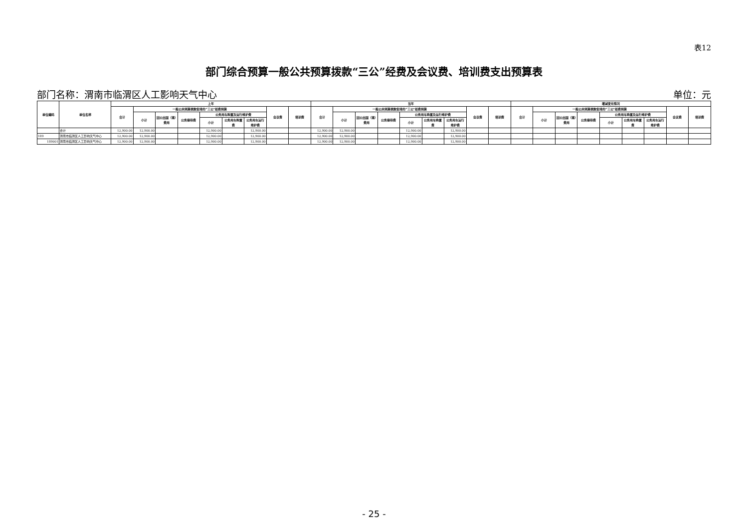表12
部门综合预算一般公共预算拨款“三公”经费及会议费、培训费支出预算表
部门名称：渭南市临渭区人工影响天气中心 单位：元
| 单位编码 | 单位名称 | 上年 | | | | | | | | | 当年 | | | | | | | | | 增减变化情况 | | | | | | | | |
| --- | --- | --- | --- | --- | --- | --- | --- | --- | --- | --- | --- | --- | --- | --- | --- | --- | --- | --- | --- | --- | --- | --- | --- | --- | --- | --- | --- | --- |
| | | 合计 | 一般公共预算拨款安排的“三公”经费预算 | | | | | | 会议费 | 培训费 | 合计 | 一般公共预算拨款安排的“三公”经费预算 | | | | | | 会议费 | 培训费 | 合计 | 一般公共预算拨款安排的“三公”经费预算 | | | | | | 会议费 | 培训费 |
| | | | 小计 | 因公出国（境）费用 | 公务接待费 | 公务用车购置及运行维护费 | | | | | | 小计 | 因公出国（境）费用 | 公务接待费 | 公务用车购置及运行维护费 | | | | | | 小计 | 因公出国（境）费用 | 公务接待费 | 公务用车购置及运行维护费 | | | | |
| | | | | | | 小计 | 公务用车购置费 | 公务用车运行维护费 | | | | | | | 小计 | 公务用车购置费 | 公务用车运行维护费 | | | | | | | 小计 | 公务用车购置费 | 公务用车运行维护费 | | |
| | 合计 | 12,900.00 | 12,900.00 | | | 12,900.00 | | 12,900.00 | | | 12,900.00 | 12,900.00 | | | 12,900.00 | | 12,900.00 | | | | | | | | | | | |
| 189 | 渭南市临渭区人工影响天气中心 | 12,900.00 | 12,900.00 | | | 12,900.00 | | 12,900.00 | | | 12,900.00 | 12,900.00 | | | 12,900.00 | | 12,900.00 | | | | | | | | | | | |
| 189001 | 渭南市临渭区人工影响天气中心 | 12,900.00 | 12,900.00 | | | 12,900.00 | | 12,900.00 | | | 12,900.00 | 12,900.00 | | | 12,900.00 | | 12,900.00 | | | | | | | | | | | |
- 25 -